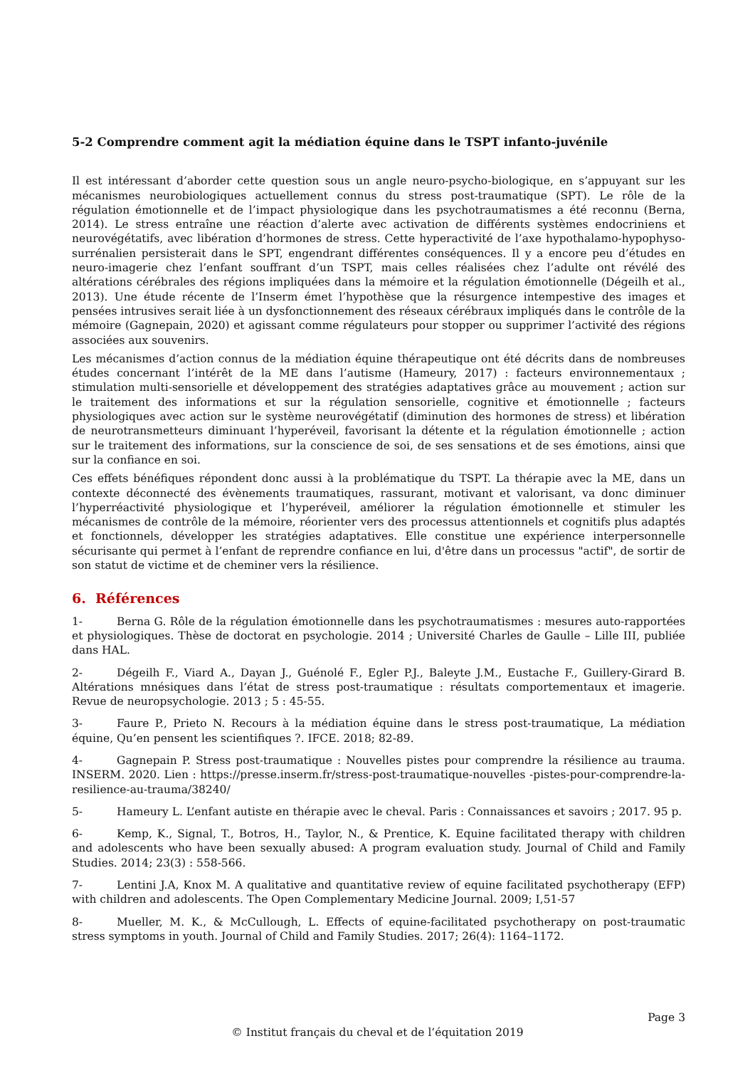5-2 Comprendre comment agit la médiation équine dans le TSPT infanto-juvénile
Il est intéressant d’aborder cette question sous un angle neuro-psycho-biologique, en s’appuyant sur les mécanismes neurobiologiques actuellement connus du stress post-traumatique (SPT). Le rôle de la régulation émotionnelle et de l’impact physiologique dans les psychotraumatismes a été reconnu (Berna, 2014). Le stress entraîne une réaction d’alerte avec activation de différents systèmes endocriniens et neurovégétatifs, avec libération d’hormones de stress. Cette hyperactivité de l’axe hypothalamo-hypophyso-surrénalien persisterait dans le SPT, engendrant différentes conséquences. Il y a encore peu d’études en neuro-imagerie chez l’enfant souffrant d’un TSPT, mais celles réalisées chez l’adulte ont révélé des altérations cérébrales des régions impliquées dans la mémoire et la régulation émotionnelle (Dégeilh et al., 2013). Une étude récente de l’Inserm émet l’hypothèse que la résurgence intempestive des images et pensées intrusives serait liée à un dysfonctionnement des réseaux cérébraux impliqués dans le contrôle de la mémoire (Gagnepain, 2020) et agissant comme régulateurs pour stopper ou supprimer l’activité des régions associées aux souvenirs.
Les mécanismes d’action connus de la médiation équine thérapeutique ont été décrits dans de nombreuses études concernant l’intérêt de la ME dans l’autisme (Hameury, 2017) : facteurs environnementaux ; stimulation multi-sensorielle et développement des stratégies adaptatives grâce au mouvement ; action sur le traitement des informations et sur la régulation sensorielle, cognitive et émotionnelle ; facteurs physiologiques avec action sur le système neurovégétatif (diminution des hormones de stress) et libération de neurotransmetteurs diminuant l’hyperéveil, favorisant la détente et la régulation émotionnelle ; action sur le traitement des informations, sur la conscience de soi, de ses sensations et de ses émotions, ainsi que sur la confiance en soi.
Ces effets bénéfiques répondent donc aussi à la problématique du TSPT. La thérapie avec la ME, dans un contexte déconnecté des évènements traumatiques, rassurant, motivant et valorisant, va donc diminuer l’hyperréactivité physiologique et l’hyperéveil, améliorer la régulation émotionnelle et stimuler les mécanismes de contrôle de la mémoire, réorienter vers des processus attentionnels et cognitifs plus adaptés et fonctionnels, développer les stratégies adaptatives. Elle constitue une expérience interpersonnelle sécurisante qui permet à l’enfant de reprendre confiance en lui, d'être dans un processus "actif", de sortir de son statut de victime et de cheminer vers la résilience.
6. Références
1- Berna G. Rôle de la régulation émotionnelle dans les psychotraumatismes : mesures auto-rapportées et physiologiques. Thèse de doctorat en psychologie. 2014 ; Université Charles de Gaulle – Lille III, publiée dans HAL.
2- Dégeilh F., Viard A., Dayan J., Guénolé F., Egler P.J., Baleyte J.M., Eustache F., Guillery-Girard B. Altérations mnésiques dans l’état de stress post-traumatique : résultats comportementaux et imagerie. Revue de neuropsychologie. 2013 ; 5 : 45-55.
3- Faure P., Prieto N. Recours à la médiation équine dans le stress post-traumatique, La médiation équine, Qu’en pensent les scientifiques ?. IFCE. 2018; 82-89.
4- Gagnepain P. Stress post-traumatique : Nouvelles pistes pour comprendre la résilience au trauma. INSERM. 2020. Lien : https://presse.inserm.fr/stress-post-traumatique-nouvelles -pistes-pour-comprendre-la-resilience-au-trauma/38240/
5- Hameury L. L’enfant autiste en thérapie avec le cheval. Paris : Connaissances et savoirs ; 2017. 95 p.
6- Kemp, K., Signal, T., Botros, H., Taylor, N., & Prentice, K. Equine facilitated therapy with children and adolescents who have been sexually abused: A program evaluation study. Journal of Child and Family Studies. 2014; 23(3) : 558-566.
7- Lentini J.A, Knox M. A qualitative and quantitative review of equine facilitated psychotherapy (EFP) with children and adolescents. The Open Complementary Medicine Journal. 2009; I,51-57
8- Mueller, M. K., & McCullough, L. Effects of equine-facilitated psychotherapy on post-traumatic stress symptoms in youth. Journal of Child and Family Studies. 2017; 26(4): 1164–1172.
Page 3
© Institut français du cheval et de l’équitation 2019